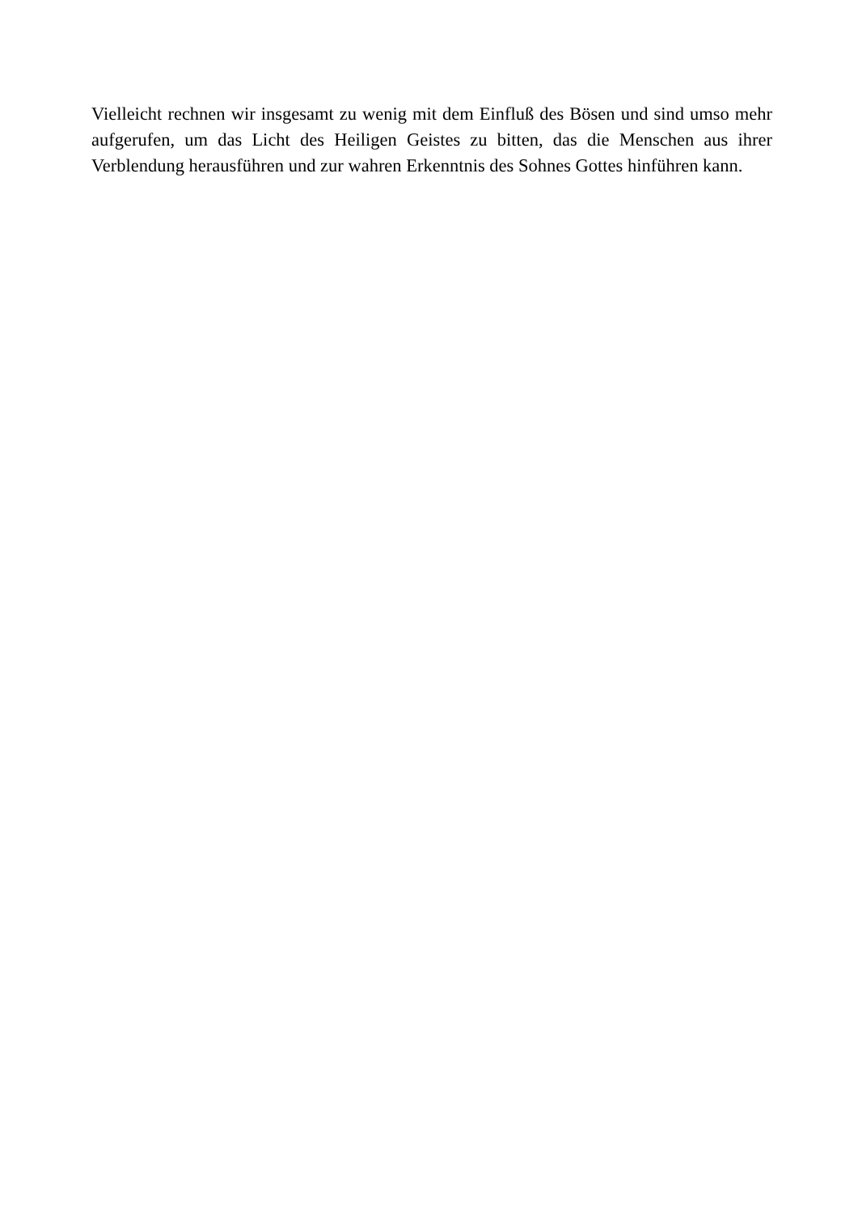Vielleicht rechnen wir insgesamt zu wenig mit dem Einfluß des Bösen und sind umso mehr aufgerufen, um das Licht des Heiligen Geistes zu bitten, das die Menschen aus ihrer Verblendung herausführen und zur wahren Erkenntnis des Sohnes Gottes hinführen kann.